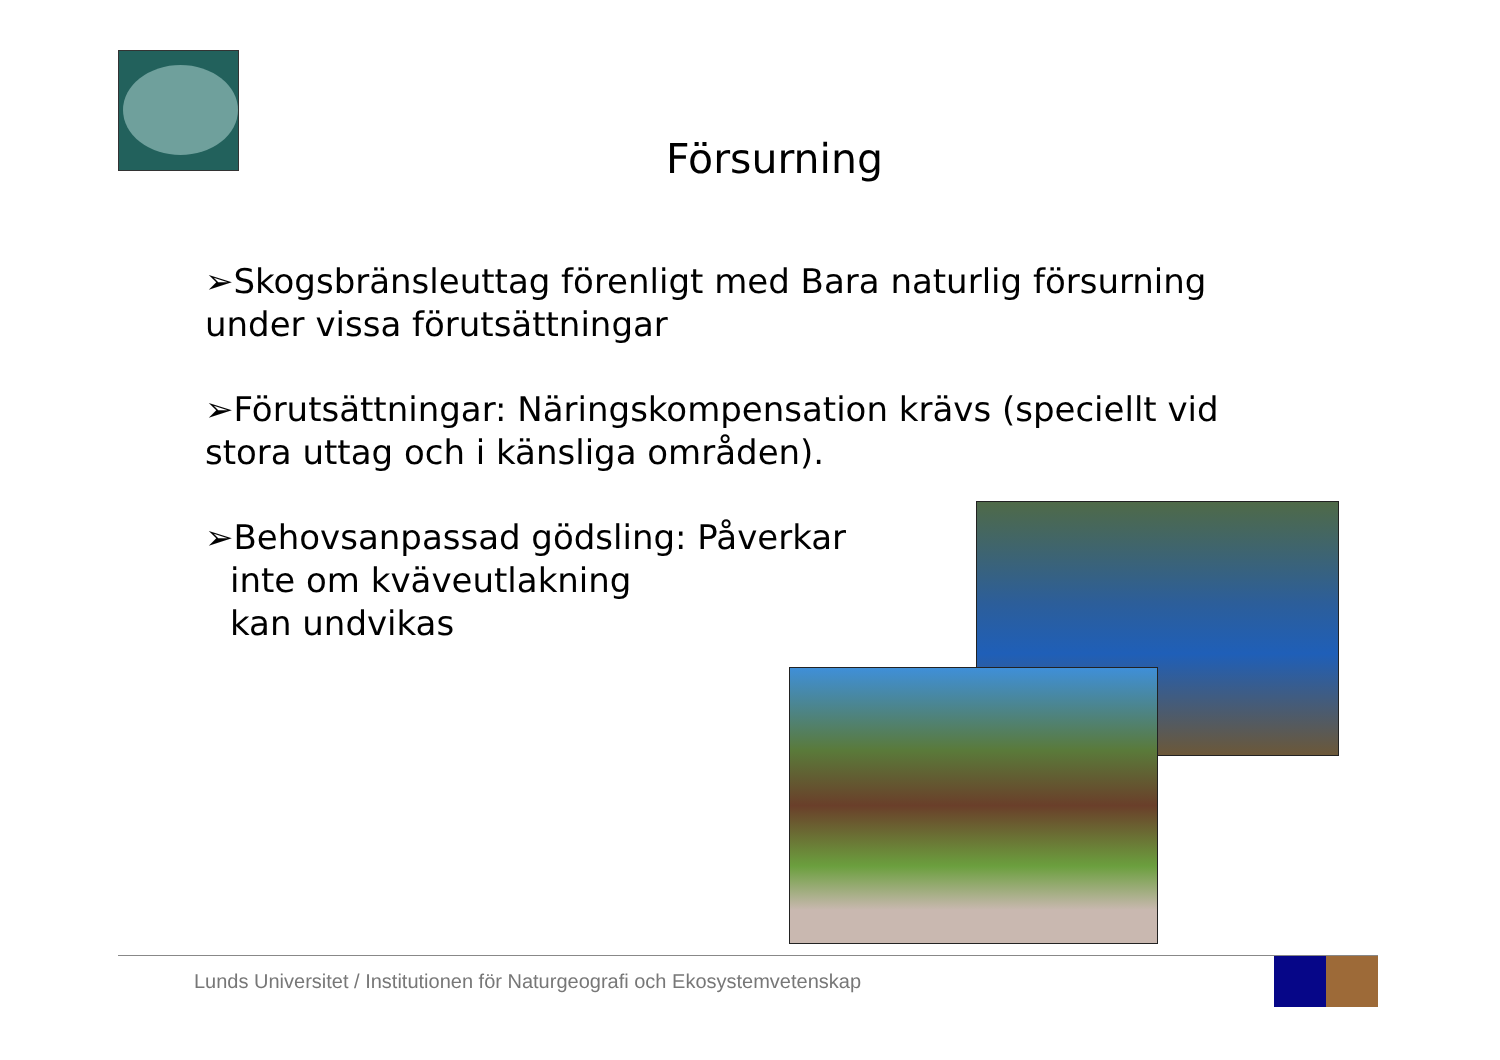Försurning
➢Skogsbränsleuttag förenligt med Bara naturlig försurning under vissa förutsättningar
➢Förutsättningar: Näringskompensation krävs (speciellt vid stora uttag och i känsliga områden).
➢Behovsanpassad gödsling: Påverkar
inte om kväveutlakning
kan undvikas
Lunds Universitet / Institutionen för Naturgeografi och Ekosystemvetenskap